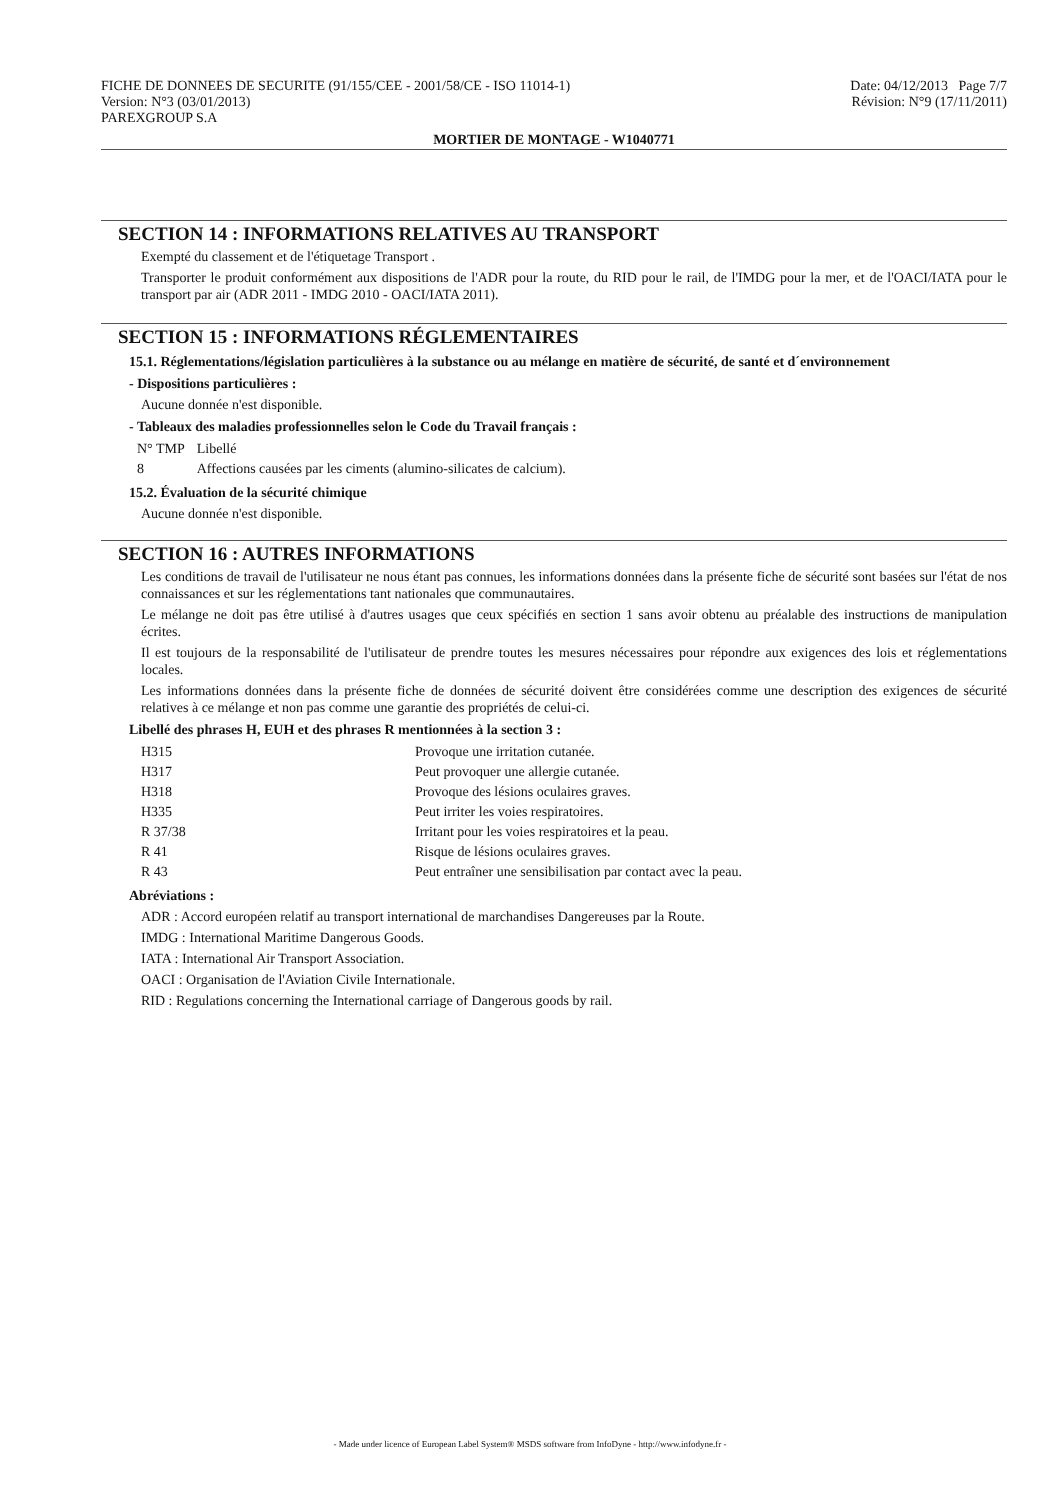FICHE DE DONNEES DE SECURITE (91/155/CEE - 2001/58/CE - ISO 11014-1)
Version: N°3 (03/01/2013)
PAREXGROUP S.A
Date: 04/12/2013 Page 7/7
Révision: N°9 (17/11/2011)
MORTIER DE MONTAGE - W1040771
SECTION 14 : INFORMATIONS RELATIVES AU TRANSPORT
Exempté du classement et de l'étiquetage Transport .
Transporter le produit conformément aux dispositions de l'ADR pour la route, du RID pour le rail, de l'IMDG pour la mer, et de l'OACI/IATA pour le transport par air (ADR 2011 - IMDG 2010 - OACI/IATA 2011).
SECTION 15 : INFORMATIONS RÉGLEMENTAIRES
15.1. Réglementations/législation particulières à la substance ou au mélange en matière de sécurité, de santé et d´environnement
- Dispositions particulières :
Aucune donnée n'est disponible.
- Tableaux des maladies professionnelles selon le Code du Travail français :
| N° TMP | Libellé |
| 8 | Affections causées par les ciments (alumino-silicates de calcium). |
15.2. Évaluation de la sécurité chimique
Aucune donnée n'est disponible.
SECTION 16 : AUTRES INFORMATIONS
Les conditions de travail de l'utilisateur ne nous étant pas connues, les informations données dans la présente fiche de sécurité sont basées sur l'état de nos connaissances et sur les réglementations tant nationales que communautaires.
Le mélange ne doit pas être utilisé à d'autres usages que ceux spécifiés en section 1 sans avoir obtenu au préalable des instructions de manipulation écrites.
Il est toujours de la responsabilité de l'utilisateur de prendre toutes les mesures nécessaires pour répondre aux exigences des lois et réglementations locales.
Les informations données dans la présente fiche de données de sécurité doivent être considérées comme une description des exigences de sécurité relatives à ce mélange et non pas comme une garantie des propriétés de celui-ci.
Libellé des phrases H, EUH et des phrases R mentionnées à la section 3 :
| H315 | Provoque une irritation cutanée. |
| H317 | Peut provoquer une allergie cutanée. |
| H318 | Provoque des lésions oculaires graves. |
| H335 | Peut irriter les voies respiratoires. |
| R 37/38 | Irritant pour les voies respiratoires et la peau. |
| R 41 | Risque de lésions oculaires graves. |
| R 43 | Peut entraîner une sensibilisation par contact avec la peau. |
Abréviations :
ADR : Accord européen relatif au transport international de marchandises Dangereuses par la Route.
IMDG : International Maritime Dangerous Goods.
IATA : International Air Transport Association.
OACI : Organisation de l'Aviation Civile Internationale.
RID : Regulations concerning the International carriage of Dangerous goods by rail.
- Made under licence of European Label System® MSDS software from InfoDyne - http://www.infodyne.fr -